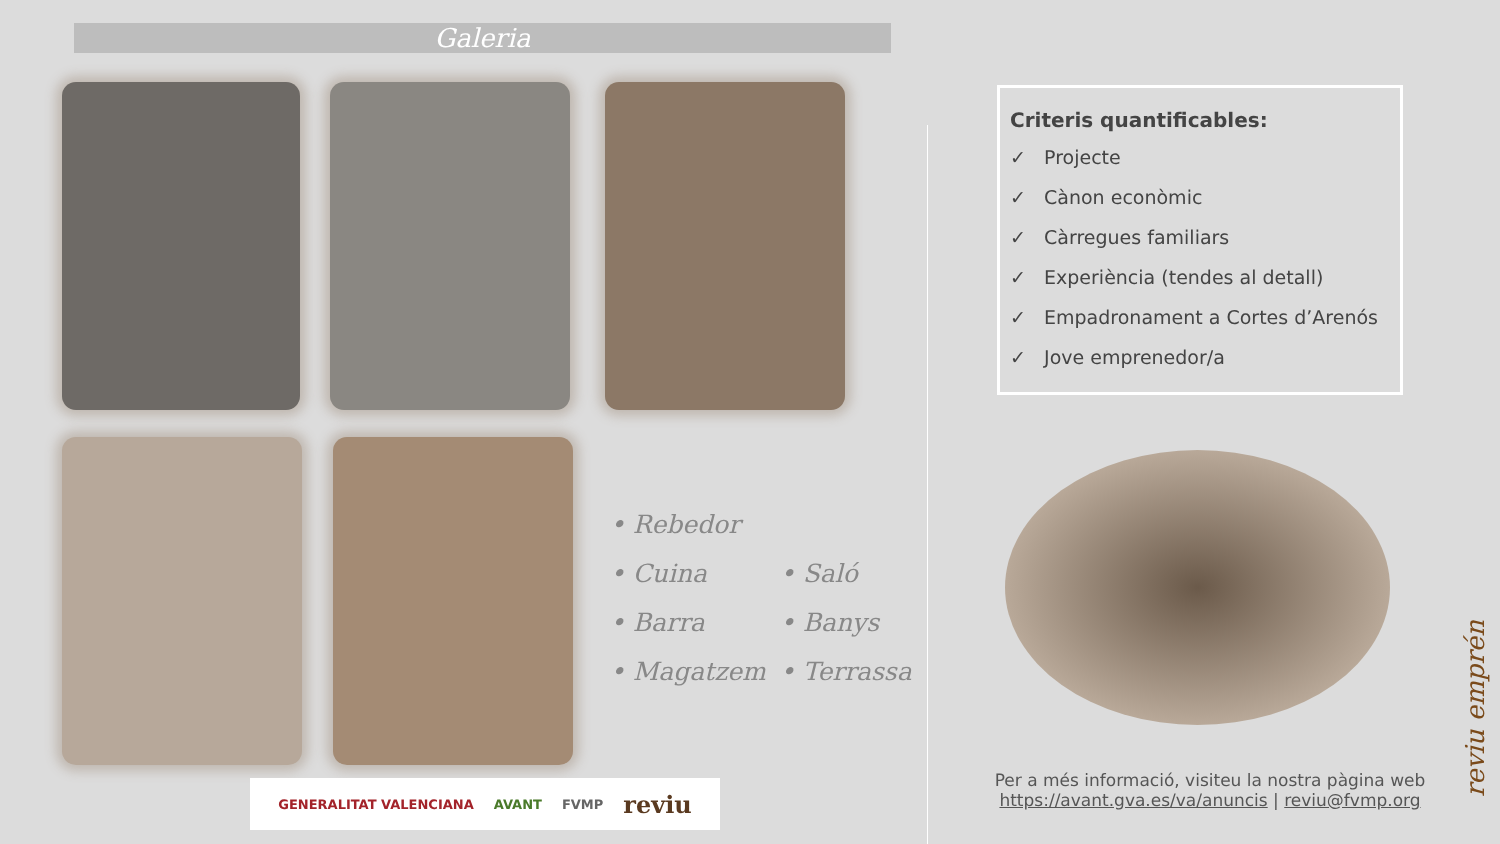Galeria
• Rebedor
• Cuina
• Saló
• Barra
• Banys
• Magatzem
• Terrassa
GENERALITAT VALENCIANA AVANT FVMP reviu
Criteris quantificables:
✓ Projecte
✓ Cànon econòmic
✓ Càrregues familiars
✓ Experiència (tendes al detall)
✓ Empadronament a Cortes d’Arenós
✓ Jove emprenedor/a
Per a més informació, visiteu la nostra pàgina web
https://avant.gva.es/va/anuncis | reviu@fvmp.org
reviu emprén